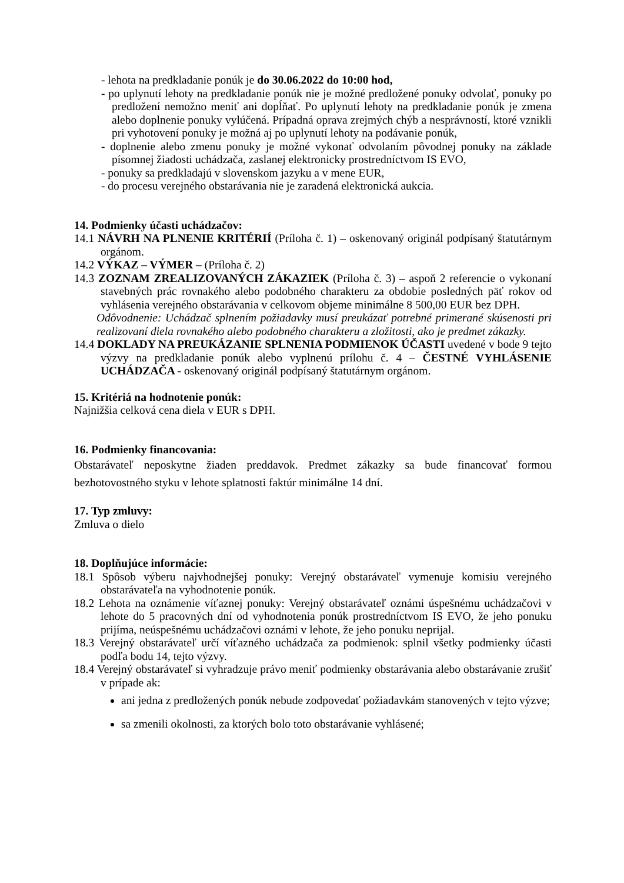- lehota na predkladanie ponúk je do 30.06.2022 do 10:00 hod,
- po uplynutí lehoty na predkladanie ponúk nie je možné predložené ponuky odvolať, ponuky po predložení nemožno meniť ani dopĺňať. Po uplynutí lehoty na predkladanie ponúk je zmena alebo doplnenie ponuky vylúčená. Prípadná oprava zrejmých chýb a nesprávností, ktoré vznikli pri vyhotovení ponuky je možná aj po uplynutí lehoty na podávanie ponúk,
- doplnenie alebo zmenu ponuky je možné vykonať odvolaním pôvodnej ponuky na základe písomnej žiadosti uchádzača, zaslanej elektronicky prostredníctvom IS EVO,
- ponuky sa predkladajú v slovenskom jazyku a v mene EUR,
- do procesu verejného obstarávania nie je zaradená elektronická aukcia.
14. Podmienky účasti uchádzačov:
14.1 NÁVRH NA PLNENIE KRITÉRIÍ (Príloha č. 1) – oskenovaný originál podpísaný štatutárnym orgánom.
14.2 VÝKAZ – VÝMER – (Príloha č. 2)
14.3 ZOZNAM ZREALIZOVANÝCH ZÁKAZIEK (Príloha č. 3) – aspoň 2 referencie o vykonaní stavebných prác rovnakého alebo podobného charakteru za obdobie posledných päť rokov od vyhlásenia verejného obstarávania v celkovom objeme minimálne 8 500,00 EUR bez DPH.
Odôvodnenie: Uchádzač splnením požiadavky musí preukázať potrebné primerané skúsenosti pri realizovaní diela rovnakého alebo podobného charakteru a zložitosti, ako je predmet zákazky.
14.4 DOKLADY NA PREUKÁZANIE SPLNENIA PODMIENOK ÚČASTI uvedené v bode 9 tejto výzvy na predkladanie ponúk alebo vyplnenú prílohu č. 4 – ČESTNÉ VYHLÁSENIE UCHÁDZAČA - oskenovaný originál podpísaný štatutárnym orgánom.
15. Kritériá na hodnotenie ponúk:
Najnižšia celková cena diela v EUR s DPH.
16. Podmienky financovania:
Obstarávateľ neposkytne žiaden preddavok. Predmet zákazky sa bude financovať formou bezhotovostného styku v lehote splatnosti faktúr minimálne 14 dní.
17. Typ zmluvy:
Zmluva o dielo
18. Doplňujúce informácie:
18.1 Spôsob výberu najvhodnejšej ponuky: Verejný obstarávateľ vymenuje komisiu verejného obstarávateľa na vyhodnotenie ponúk.
18.2 Lehota na oznámenie víťaznej ponuky: Verejný obstarávateľ oznámi úspešnému uchádzačovi v lehote do 5 pracovných dní od vyhodnotenia ponúk prostredníctvom IS EVO, že jeho ponuku prijíma, neúspešnému uchádzačovi oznámi v lehote, že jeho ponuku neprijal.
18.3 Verejný obstarávateľ určí víťazného uchádzača za podmienok: splnil všetky podmienky účasti podľa bodu 14, tejto výzvy.
18.4 Verejný obstarávateľ si vyhradzuje právo meniť podmienky obstarávania alebo obstarávanie zrušiť v prípade ak:
ani jedna z predložených ponúk nebude zodpovedať požiadavkám stanovených v tejto výzve;
sa zmenili okolnosti, za ktorých bolo toto obstarávanie vyhlásené;